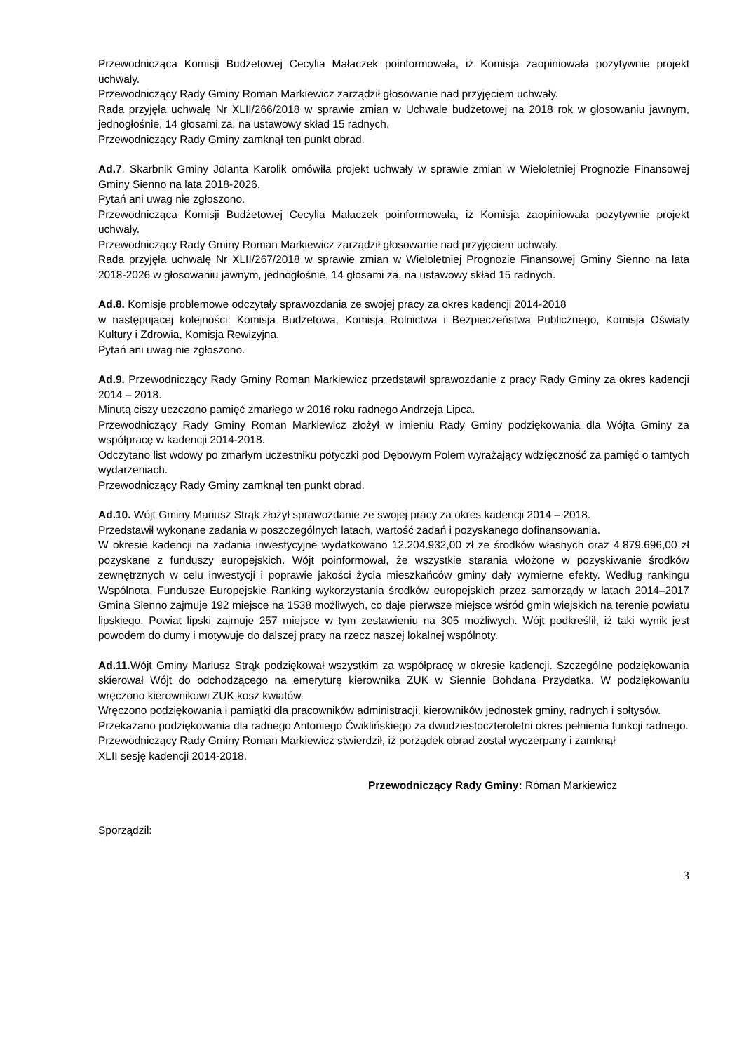Przewodnicząca Komisji Budżetowej Cecylia Małaczek poinformowała, iż Komisja zaopiniowała pozytywnie projekt uchwały.
Przewodniczący Rady Gminy Roman Markiewicz zarządził głosowanie nad przyjęciem uchwały.
Rada przyjęła uchwałę Nr XLII/266/2018 w sprawie zmian w Uchwale budżetowej na 2018 rok w głosowaniu jawnym, jednogłośnie, 14 głosami za, na ustawowy skład 15 radnych.
Przewodniczący Rady Gminy zamknął ten punkt obrad.
Ad.7. Skarbnik Gminy Jolanta Karolik omówiła projekt uchwały w sprawie zmian w Wieloletniej Prognozie Finansowej Gminy Sienno na lata 2018-2026.
Pytań ani uwag nie zgłoszono.
Przewodnicząca Komisji Budżetowej Cecylia Małaczek poinformowała, iż Komisja zaopiniowała pozytywnie projekt uchwały.
Przewodniczący Rady Gminy Roman Markiewicz zarządził głosowanie nad przyjęciem uchwały.
Rada przyjęła uchwałę Nr XLII/267/2018 w sprawie zmian w Wieloletniej Prognozie Finansowej Gminy Sienno na lata 2018-2026 w głosowaniu jawnym, jednogłośnie, 14 głosami za, na ustawowy skład 15 radnych.
Ad.8. Komisje problemowe odczytały sprawozdania ze swojej pracy za okres kadencji 2014-2018
w następującej kolejności: Komisja Budżetowa, Komisja Rolnictwa i Bezpieczeństwa Publicznego, Komisja Oświaty Kultury i Zdrowia, Komisja Rewizyjna.
Pytań ani uwag nie zgłoszono.
Ad.9. Przewodniczący Rady Gminy Roman Markiewicz przedstawił sprawozdanie z pracy Rady Gminy za okres kadencji 2014 – 2018.
Minutą ciszy uczczono pamięć zmarłego w 2016 roku radnego Andrzeja Lipca.
Przewodniczący Rady Gminy Roman Markiewicz złożył w imieniu Rady Gminy podziękowania dla Wójta Gminy za współpracę w kadencji 2014-2018.
Odczytano list wdowy po zmarłym uczestniku potyczki pod Dębowym Polem wyrażający wdzięczność za pamięć o tamtych wydarzeniach.
Przewodniczący Rady Gminy zamknął ten punkt obrad.
Ad.10. Wójt Gminy Mariusz Strąk złożył sprawozdanie ze swojej pracy za okres kadencji 2014 – 2018.
Przedstawił wykonane zadania w poszczególnych latach, wartość zadań i pozyskanego dofinansowania.
W okresie kadencji na zadania inwestycyjne wydatkowano 12.204.932,00 zł ze środków własnych oraz 4.879.696,00 zł pozyskane z funduszy europejskich. Wójt poinformował, że wszystkie starania włożone w pozyskiwanie środków zewnętrznych w celu inwestycji i poprawie jakości życia mieszkańców gminy dały wymierne efekty. Według rankingu Wspólnota, Fundusze Europejskie Ranking wykorzystania środków europejskich przez samorządy w latach 2014–2017 Gmina Sienno zajmuje 192 miejsce na 1538 możliwych, co daje pierwsze miejsce wśród gmin wiejskich na terenie powiatu lipskiego. Powiat lipski zajmuje 257 miejsce w tym zestawieniu na 305 możliwych. Wójt podkreślił, iż taki wynik jest powodem do dumy i motywuje do dalszej pracy na rzecz naszej lokalnej wspólnoty.
Ad.11. Wójt Gminy Mariusz Strąk podziękował wszystkim za współpracę w okresie kadencji. Szczególne podziękowania skierował Wójt do odchodzącego na emeryturę kierownika ZUK w Siennie Bohdana Przydatka. W podziękowaniu wręczono kierownikowi ZUK kosz kwiatów.
Wręczono podziękowania i pamiątki dla pracowników administracji, kierowników jednostek gminy, radnych i sołtysów.
Przekazano podziękowania dla radnego Antoniego Ćwiklińskiego za dwudziestoczteroletni okres pełnienia funkcji radnego.
Przewodniczący Rady Gminy Roman Markiewicz stwierdził, iż porządek obrad został wyczerpany i zamknął
XLII sesję kadencji 2014-2018.
Przewodniczący Rady Gminy: Roman Markiewicz
Sporządził:
3